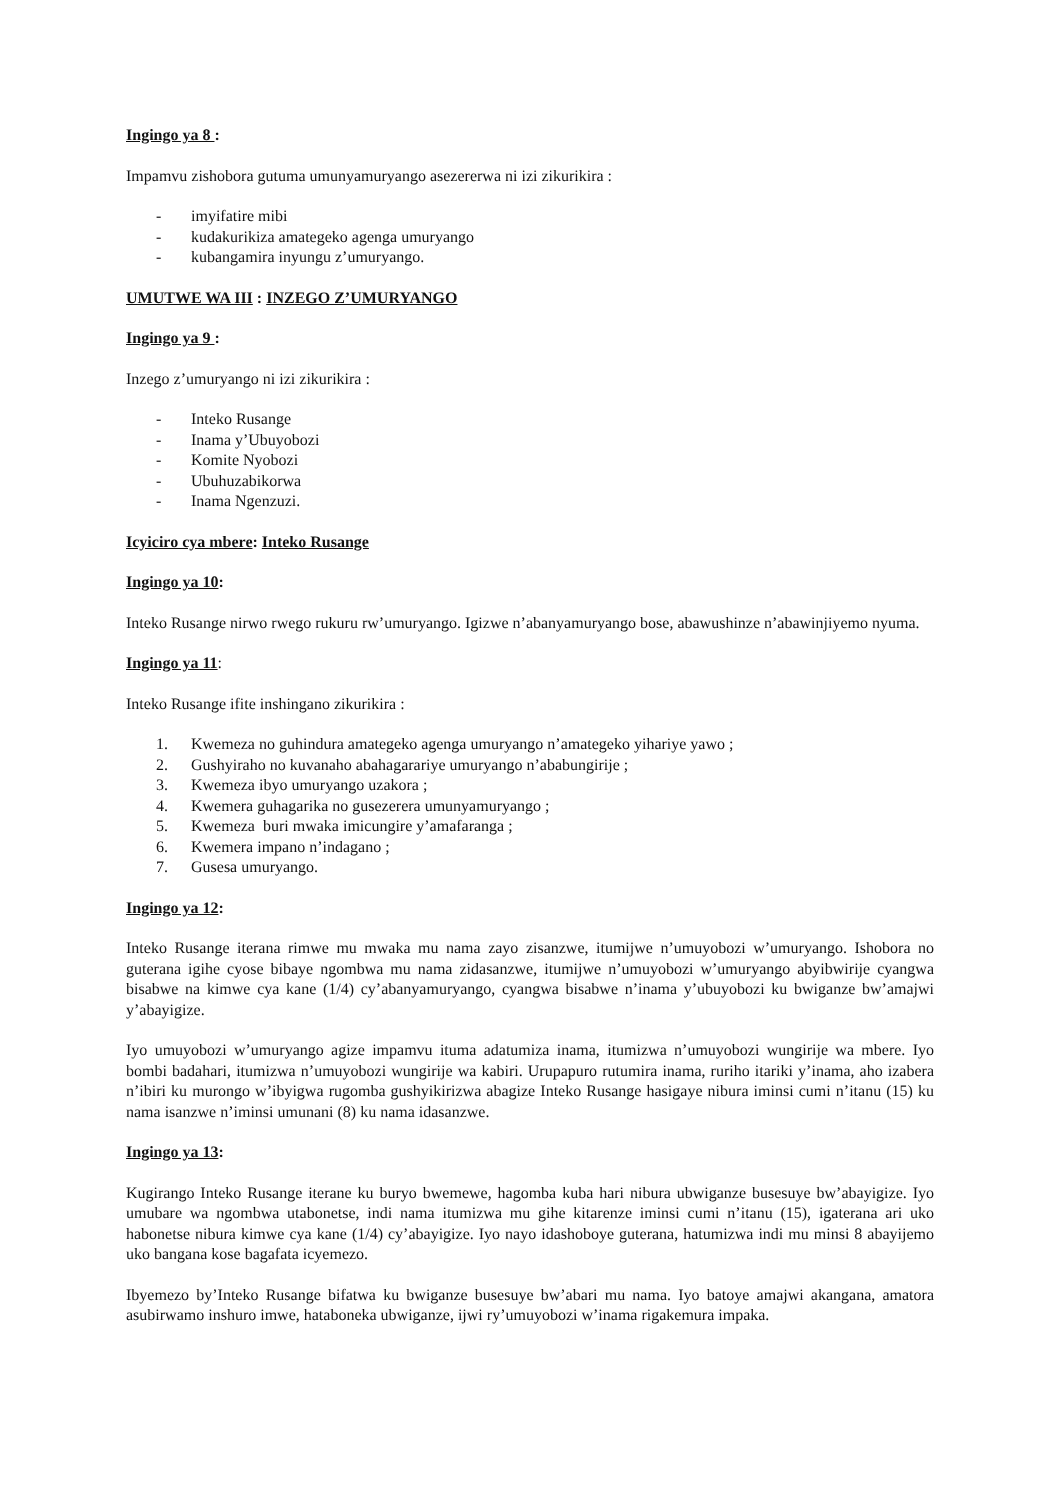Ingingo ya 8 :
Impamvu zishobora gutuma umunyamuryango asezererwa ni izi zikurikira :
- imyifatire mibi
- kudakurikiza amategeko agenga umuryango
- kubangamira inyungu z’umuryango.
UMUTWE WA III : INZEGO Z’UMURYANGO
Ingingo ya 9 :
Inzego z’umuryango ni izi zikurikira :
- Inteko Rusange
- Inama y’Ubuyobozi
- Komite Nyobozi
- Ubuhuzabikorwa
- Inama Ngenzuzi.
Icyiciro cya mbere: Inteko Rusange
Ingingo ya 10:
Inteko Rusange nirwo rwego rukuru rw’umuryango. Igizwe n’abanyamuryango bose, abawushinze n’abawinjiyemo nyuma.
Ingingo ya 11:
Inteko Rusange ifite inshingano zikurikira :
1. Kwemeza no guhindura amategeko agenga umuryango n’amategeko yihariye yawo ;
2. Gushyiraho no kuvanaho abahagarariye umuryango n’ababungirije ;
3. Kwemeza ibyo umuryango uzakora ;
4. Kwemera guhagarika no gusezerera umunyamuryango ;
5. Kwemeza buri mwaka imicungire y’amafaranga ;
6. Kwemera impano n’indagano ;
7. Gusesa umuryango.
Ingingo ya 12:
Inteko Rusange iterana rimwe mu mwaka mu nama zayo zisanzwe, itumijwe n’umuyobozi w’umuryango. Ishobora no guterana igihe cyose bibaye ngombwa mu nama zidasanzwe, itumijwe n’umuyobozi w’umuryango abyibwirije cyangwa bisabwe na kimwe cya kane (1/4) cy’abanyamuryango, cyangwa bisabwe n’inama y’ubuyobozi ku bwiganze bw’amajwi y’abayigize.
Iyo umuyobozi w’umuryango agize impamvu ituma adatumiza inama, itumizwa n’umuyobozi wungirije wa mbere. Iyo bombi badahari, itumizwa n’umuyobozi wungirije wa kabiri. Urupapuro rutumira inama, ruriho itariki y’inama, aho izabera n’ibiri ku murongo w’ibyigwa rugomba gushyikirizwa abagize Inteko Rusange hasigaye nibura iminsi cumi n’itanu (15) ku nama isanzwe n’iminsi umunani (8) ku nama idasanzwe.
Ingingo ya 13:
Kugirango Inteko Rusange iterane ku buryo bwemewe, hagomba kuba hari nibura ubwiganze busesuye bw’abayigize. Iyo umubare wa ngombwa utabonetse, indi nama itumizwa mu gihe kitarenze iminsi cumi n’itanu (15), igaterana ari uko habonetse nibura kimwe cya kane (1/4) cy’abayigize. Iyo nayo idashoboye guterana, hatumizwa indi mu minsi 8 abayijemo uko bangana kose bagafata icyemezo.
Ibyemezo by’Inteko Rusange bifatwa ku bwiganze busesuye bw’abari mu nama. Iyo batoye amajwi akangana, amatora asubirwamo inshuro imwe, hataboneka ubwiganze, ijwi ry’umuyobozi w’inama rigakemura impaka.